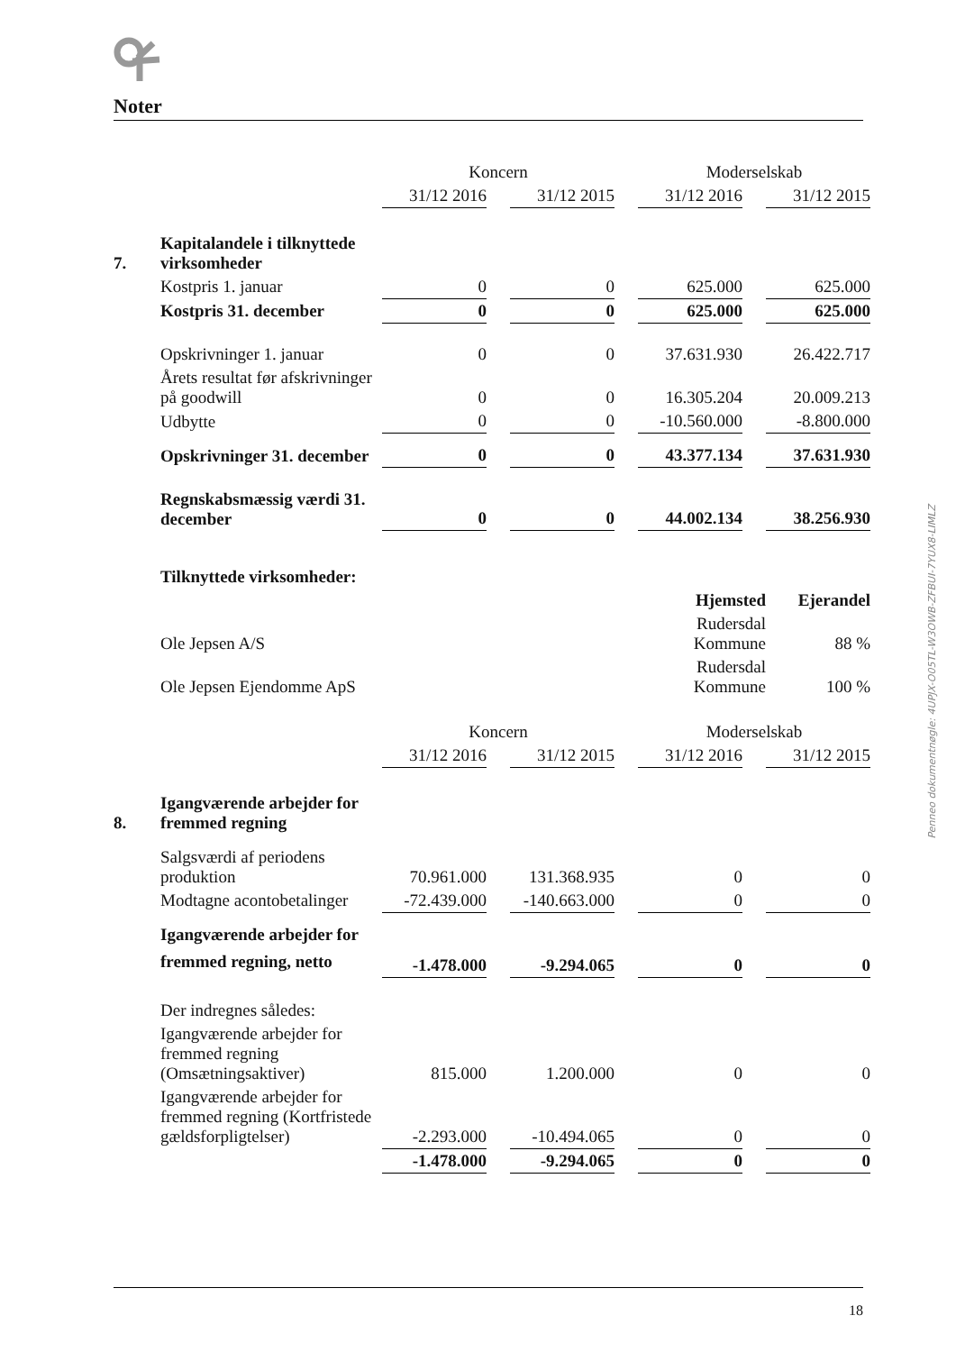Noter
| | | Koncern | | | | Moderselskab | | |
| | | 31/12 2016 | | 31/12 2015 | | 31/12 2016 | | 31/12 2015 |
| 7. | Kapitalandele i tilknyttede virksomheder | | | | | | | |
| | Kostpris 1. januar | 0 | | 0 | | 625.000 | | 625.000 |
| | Kostpris 31. december | 0 | | 0 | | 625.000 | | 625.000 |
| | Opskrivninger 1. januar | 0 | | 0 | | 37.631.930 | | 26.422.717 |
| | Årets resultat før afskrivninger på goodwill | 0 | | 0 | | 16.305.204 | | 20.009.213 |
| | Udbytte | 0 | | 0 | | -10.560.000 | | -8.800.000 |
| | Opskrivninger 31. december | 0 | | 0 | | 43.377.134 | | 37.631.930 |
| | Regnskabsmæssig værdi 31. december | 0 | | 0 | | 44.002.134 | | 38.256.930 |
| | Tilknyttede virksomheder: | | | | | | | |
| | | | | | | Hjemsted | | Ejerandel |
| | Ole Jepsen A/S | | | | | Rudersdal Kommune | | 88 % |
| | Ole Jepsen Ejendomme ApS | | | | | Rudersdal Kommune | | 100 % |
| | | Koncern | | | | Moderselskab | | |
| | | 31/12 2016 | | 31/12 2015 | | 31/12 2016 | | 31/12 2015 |
| 8. | Igangværende arbejder for fremmed regning | | | | | | | |
| | Salgsværdi af periodens produktion | 70.961.000 | | 131.368.935 | | 0 | | 0 |
| | Modtagne acontobetalinger | -72.439.000 | | -140.663.000 | | 0 | | 0 |
| | Igangværende arbejder for fremmed regning, netto | -1.478.000 | | -9.294.065 | | 0 | | 0 |
| | Der indregnes således: | | | | | | | |
| | Igangværende arbejder for fremmed regning (Omsætningsaktiver) | 815.000 | | 1.200.000 | | 0 | | 0 |
| | Igangværende arbejder for fremmed regning (Kortfristede gældsforpligtelser) | -2.293.000 | | -10.494.065 | | 0 | | 0 |
| | | -1.478.000 | | -9.294.065 | | 0 | | 0 |
Penneo dokumentnøgle: 4UPJX-O05TL-W3OWB-ZFBUI-7YUX8-LIMLZ
18